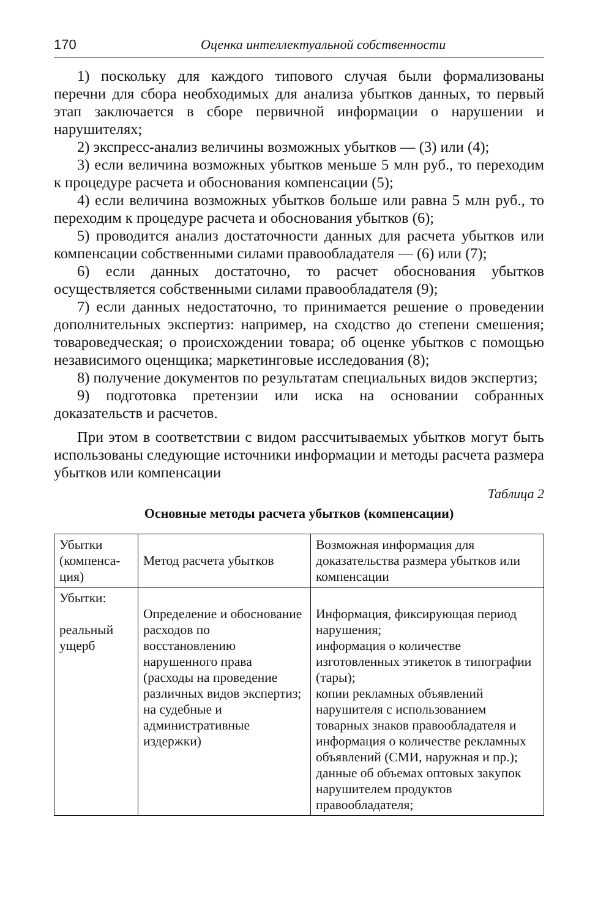170 Оценка интеллектуальной собственности
1) поскольку для каждого типового случая были формализованы перечни для сбора необходимых для анализа убытков данных, то первый этап заключается в сборе первичной информации о нарушении и нарушителях;
2) экспресс-анализ величины возможных убытков — (3) или (4);
3) если величина возможных убытков меньше 5 млн руб., то переходим к процедуре расчета и обоснования компенсации (5);
4) если величина возможных убытков больше или равна 5 млн руб., то переходим к процедуре расчета и обоснования убытков (6);
5) проводится анализ достаточности данных для расчета убытков или компенсации собственными силами правообладателя — (6) или (7);
6) если данных достаточно, то расчет обоснования убытков осуществляется собственными силами правообладателя (9);
7) если данных недостаточно, то принимается решение о проведении дополнительных экспертиз: например, на сходство до степени смешения; товароведческая; о происхождении товара; об оценке убытков с помощью независимого оценщика; маркетинговые исследования (8);
8) получение документов по результатам специальных видов экспертиз;
9) подготовка претензии или иска на основании собранных доказательств и расчетов.
При этом в соответствии с видом рассчитываемых убытков могут быть использованы следующие источники информации и методы расчета размера убытков или компенсации
Таблица 2
Основные методы расчета убытков (компенсации)
| Убытки (компенса-ция) | Метод расчета убытков | Возможная информация для доказательства размера убытков или компенсации |
| Убытки: реальный ущерб | Определение и обоснование расходов по восстановлению нарушенного права (расходы на проведение различных видов экспертиз; на судебные и административные издержки) | Информация, фиксирующая период нарушения; информация о количестве изготовленных этикеток в типографии (тары); копии рекламных объявлений нарушителя с использованием товарных знаков правообладателя и информация о количестве рекламных объявлений (СМИ, наружная и пр.); данные об объемах оптовых закупок нарушителем продуктов правообладателя; |